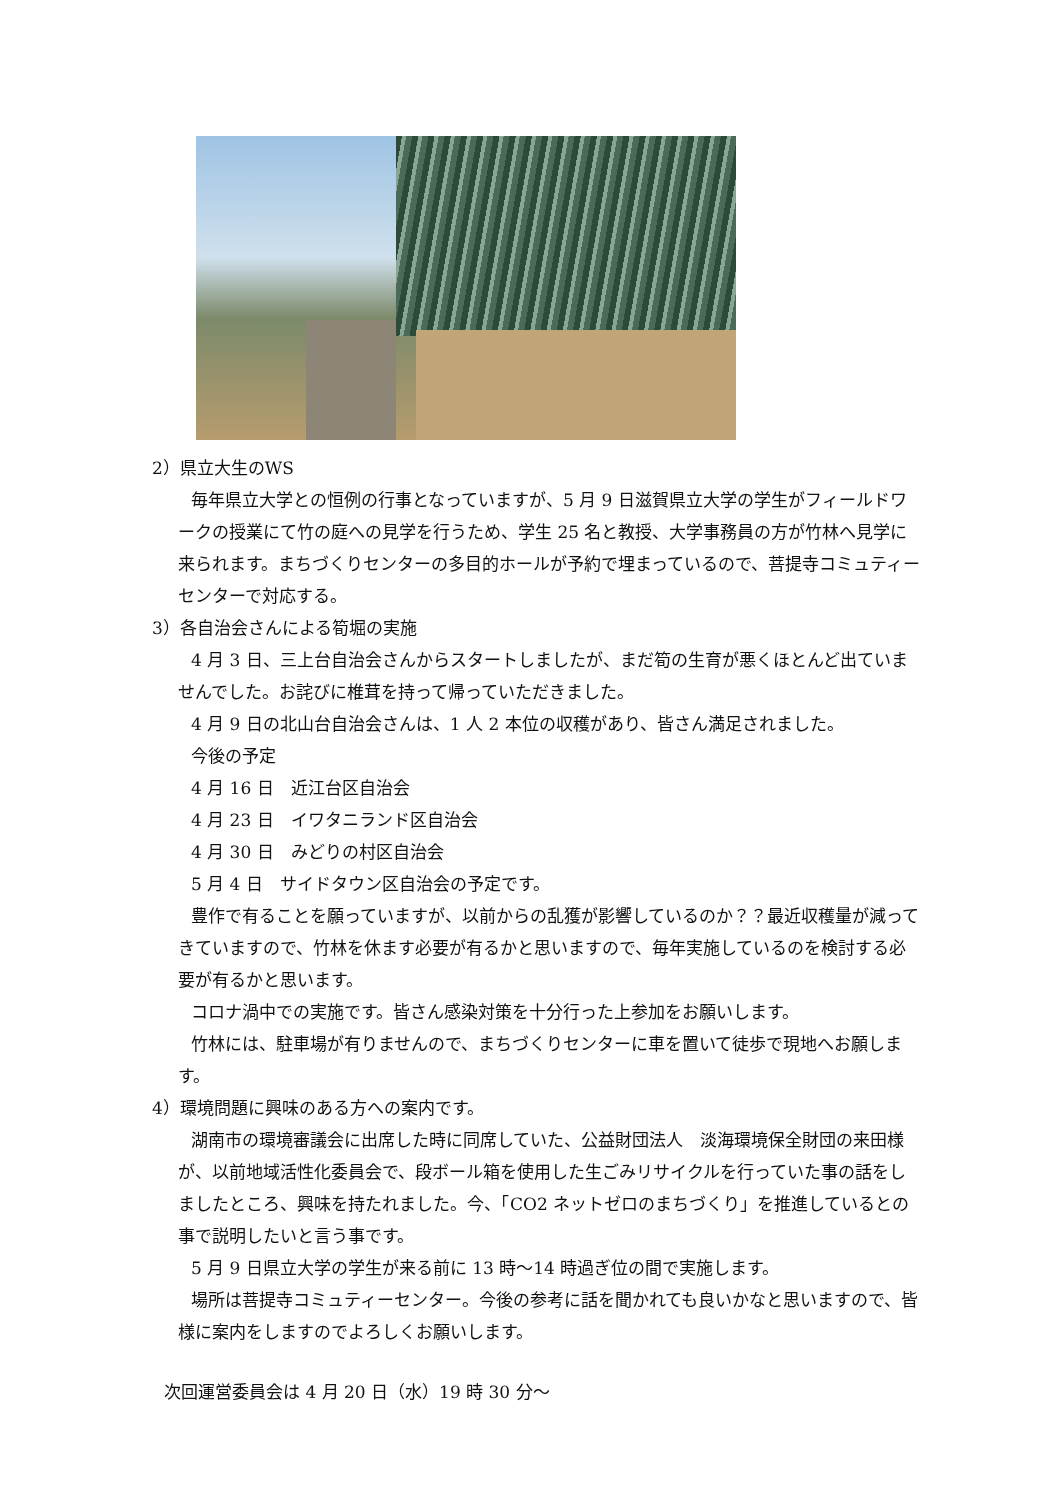2）県立大生のWS
毎年県立大学との恒例の行事となっていますが、5 月 9 日滋賀県立大学の学生がフィールドワークの授業にて竹の庭への見学を行うため、学生 25 名と教授、大学事務員の方が竹林へ見学に来られます。まちづくりセンターの多目的ホールが予約で埋まっているので、菩提寺コミュティーセンターで対応する。
3）各自治会さんによる筍堀の実施
4 月 3 日、三上台自治会さんからスタートしましたが、まだ筍の生育が悪くほとんど出ていませんでした。お詫びに椎茸を持って帰っていただきました。
4 月 9 日の北山台自治会さんは、1 人 2 本位の収穫があり、皆さん満足されました。
今後の予定
4 月 16 日　近江台区自治会
4 月 23 日　イワタニランド区自治会
4 月 30 日　みどりの村区自治会
5 月 4 日　サイドタウン区自治会の予定です。
豊作で有ることを願っていますが、以前からの乱獲が影響しているのか？？最近収穫量が減ってきていますので、竹林を休ます必要が有るかと思いますので、毎年実施しているのを検討する必要が有るかと思います。
コロナ渦中での実施です。皆さん感染対策を十分行った上参加をお願いします。
竹林には、駐車場が有りませんので、まちづくりセンターに車を置いて徒歩で現地へお願します。
4）環境問題に興味のある方への案内です。
湖南市の環境審議会に出席した時に同席していた、公益財団法人　淡海環境保全財団の来田様が、以前地域活性化委員会で、段ボール箱を使用した生ごみリサイクルを行っていた事の話をしましたところ、興味を持たれました。今、「CO2 ネットゼロのまちづくり」を推進しているとの事で説明したいと言う事です。
5 月 9 日県立大学の学生が来る前に 13 時～14 時過ぎ位の間で実施します。
場所は菩提寺コミュティーセンター。今後の参考に話を聞かれても良いかなと思いますので、皆様に案内をしますのでよろしくお願いします。
次回運営委員会は 4 月 20 日（水）19 時 30 分～